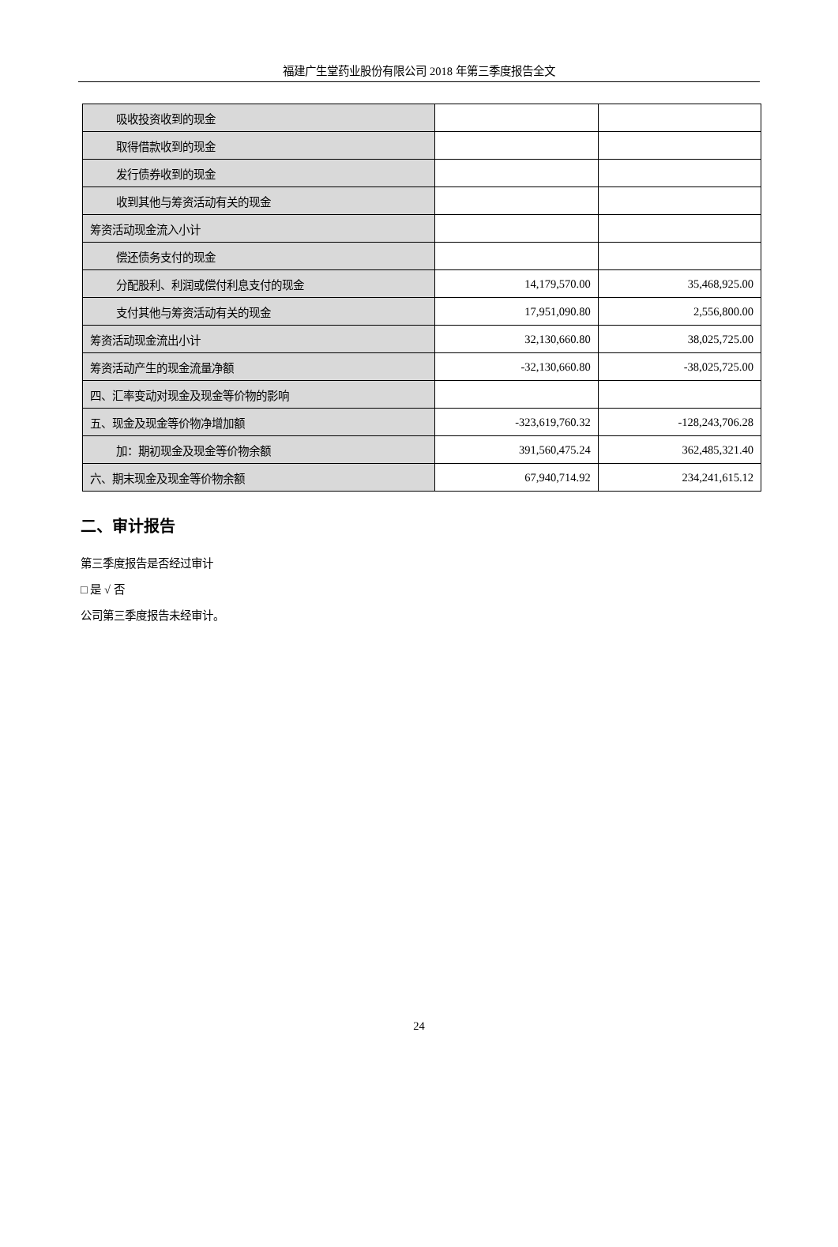福建广生堂药业股份有限公司 2018 年第三季度报告全文
| 吸收投资收到的现金 | | |
| 取得借款收到的现金 | | |
| 发行债券收到的现金 | | |
| 收到其他与筹资活动有关的现金 | | |
| 筹资活动现金流入小计 | | |
| 偿还债务支付的现金 | | |
| 分配股利、利润或偿付利息支付的现金 | 14,179,570.00 | 35,468,925.00 |
| 支付其他与筹资活动有关的现金 | 17,951,090.80 | 2,556,800.00 |
| 筹资活动现金流出小计 | 32,130,660.80 | 38,025,725.00 |
| 筹资活动产生的现金流量净额 | -32,130,660.80 | -38,025,725.00 |
| 四、汇率变动对现金及现金等价物的影响 | | |
| 五、现金及现金等价物净增加额 | -323,619,760.32 | -128,243,706.28 |
| 加：期初现金及现金等价物余额 | 391,560,475.24 | 362,485,321.40 |
| 六、期末现金及现金等价物余额 | 67,940,714.92 | 234,241,615.12 |
二、审计报告
第三季度报告是否经过审计
□ 是 √ 否
公司第三季度报告未经审计。
24